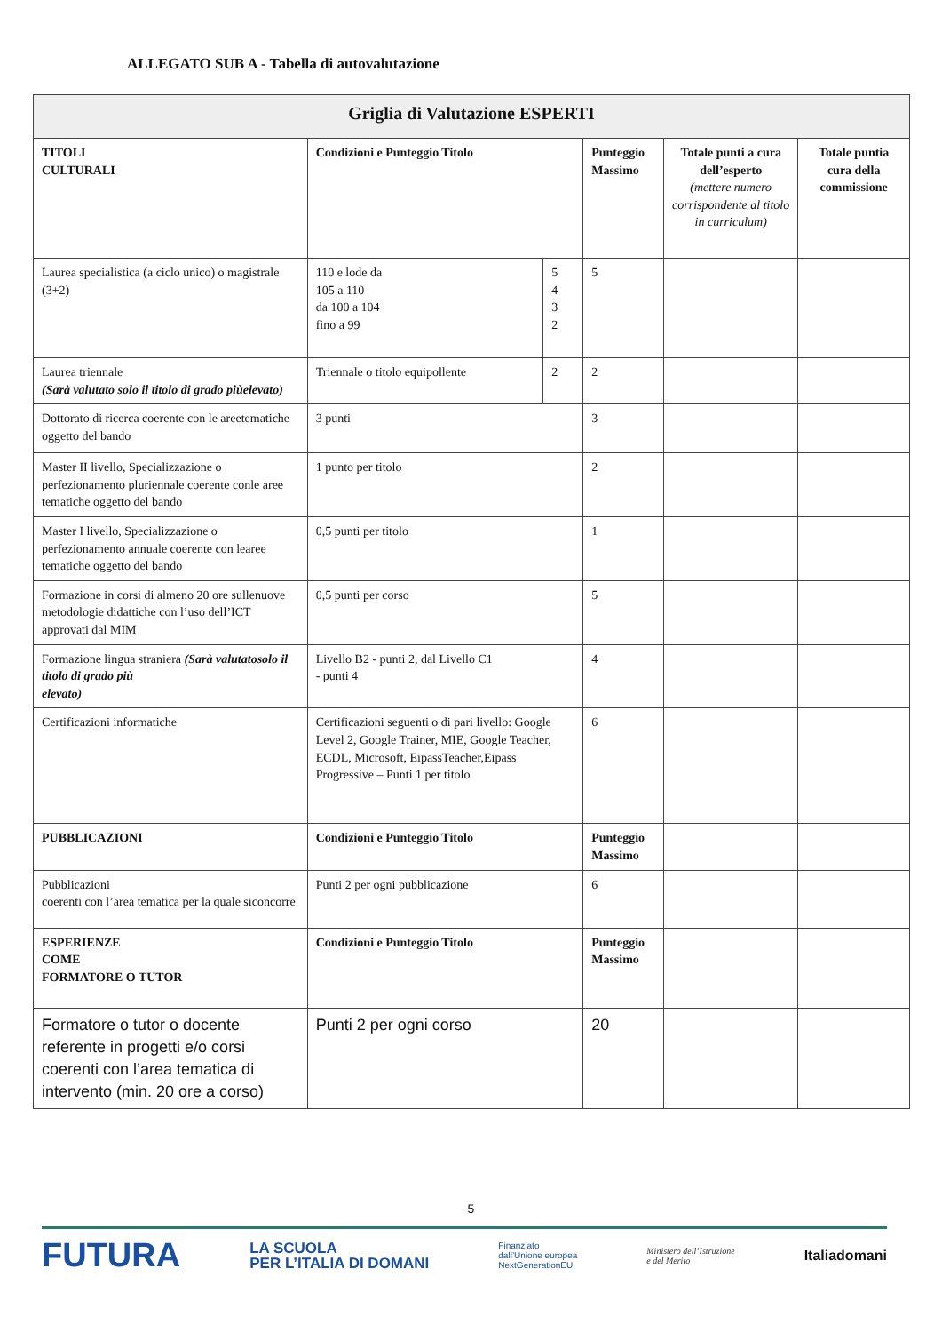ALLEGATO SUB A - Tabella di autovalutazione
| Griglia di Valutazione ESPERTI | | | | | |
| --- | --- | --- | --- | --- | --- |
| TITOLI CULTURALI | Condizioni e Punteggio Titolo | | Punteggio Massimo | Totale punti a cura dell’esperto (mettere numero corrispondente al titolo in curriculum) | Totale puntia cura della commissione |
| Laurea specialistica (a ciclo unico) o magistrale (3+2) | 110 e lode da 105 a 110 da 100 a 104 fino a 99 | 5 4 3 2 | 5 | | |
| Laurea triennale (Sarà valutato solo il titolo di grado piùelevato) | Triennale o titolo equipollente | 2 | 2 | | |
| Dottorato di ricerca coerente con le areetematiche oggetto del bando | 3 punti | | 3 | | |
| Master II livello, Specializzazione o perfezionamento pluriennale coerente conle aree tematiche oggetto del bando | 1 punto per titolo | | 2 | | |
| Master I livello, Specializzazione o perfezionamento annuale coerente con learee tematiche oggetto del bando | 0,5 punti per titolo | | 1 | | |
| Formazione in corsi di almeno 20 ore sullenuove metodologie didattiche con l’uso dell’ICT approvati dal MIM | 0,5 punti per corso | | 5 | | |
| Formazione lingua straniera (Sarà valutatosolo il titolo di grado più elevato) | Livello B2 - punti 2, dal Livello C1 - punti 4 | | 4 | | |
| Certificazioni informatiche | Certificazioni seguenti o di pari livello: Google Level 2, Google Trainer, MIE, Google Teacher, ECDL, Microsoft, EipassTeacher,Eipass Progressive – Punti 1 per titolo | | 6 | | |
| PUBBLICAZIONI | Condizioni e Punteggio Titolo | | Punteggio Massimo | | |
| Pubblicazioni coerenti con l’area tematica per la quale siconcorre | Punti 2 per ogni pubblicazione | | 6 | | |
| ESPERIENZE COME FORMATORE O TUTOR | Condizioni e Punteggio Titolo | | Punteggio Massimo | | |
| Formatore o tutor o docente referente in progetti e/o corsi coerenti con l’area tematica di intervento (min. 20 ore a corso) | Punti 2 per ogni corso | | 20 | | |
5
FUTURA LA SCUOLA
PER L’ITALIA DI DOMANI Finanziato
dall’Unione europea
NextGenerationEU Ministero dell’Istruzione
e del Merito Italiadomani